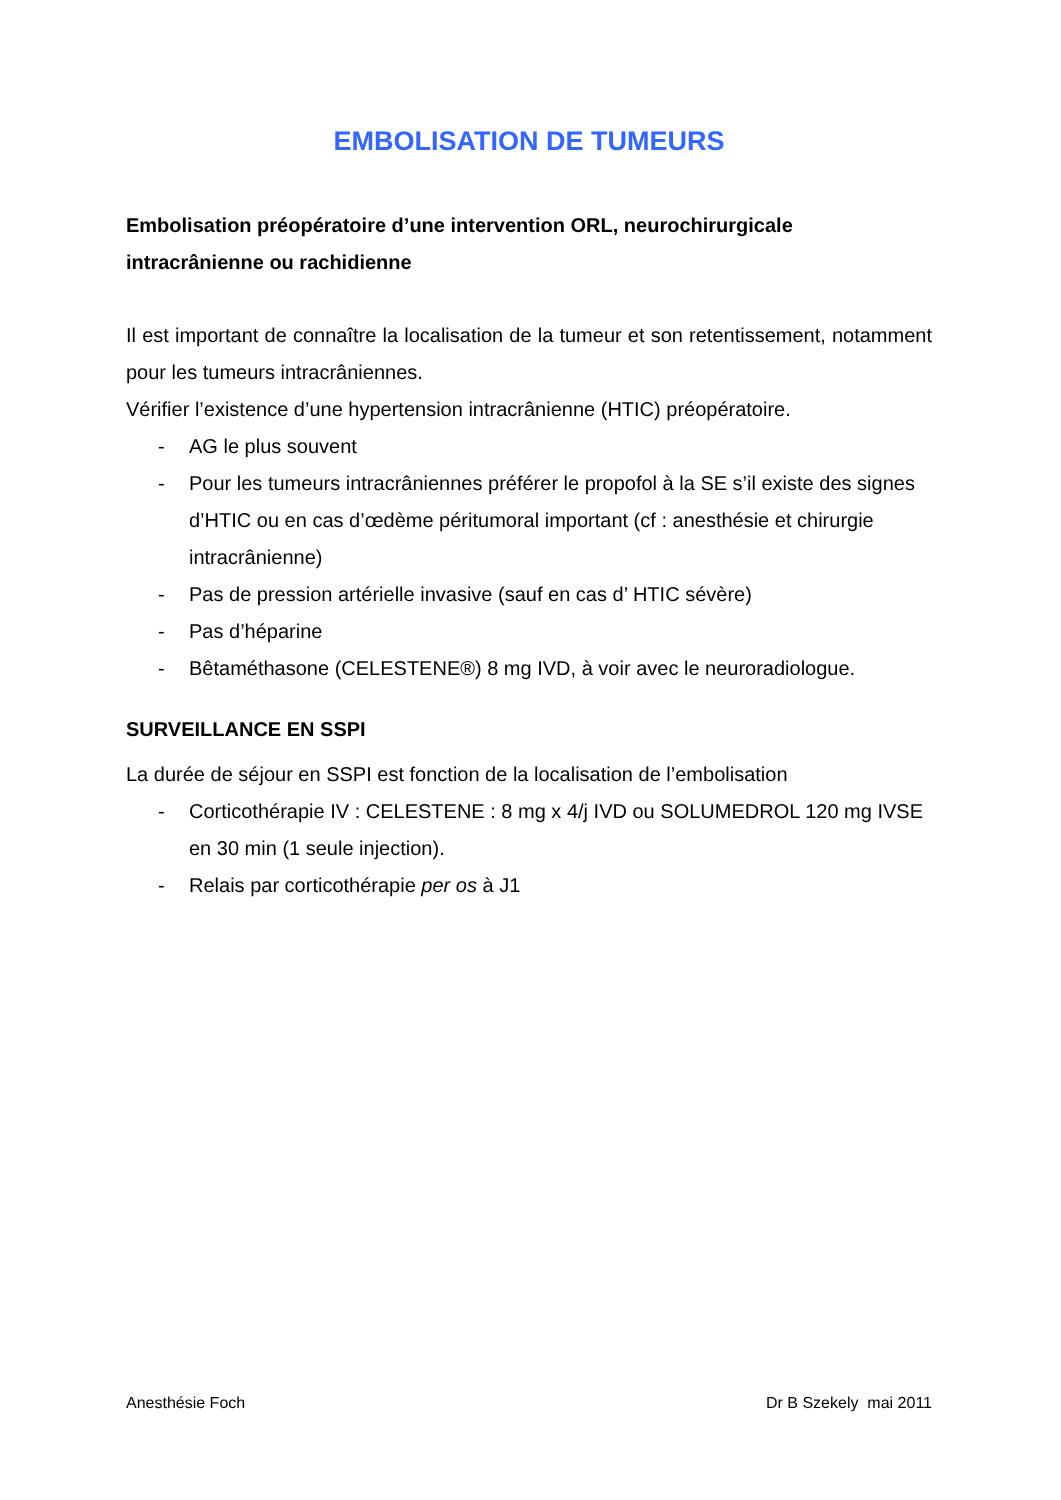EMBOLISATION DE TUMEURS
Embolisation préopératoire d’une intervention ORL, neurochirurgicale intracrânienne ou rachidienne
Il est important de connaître la localisation de la tumeur et son retentissement, notamment pour les tumeurs intracrâniennes.
Vérifier l’existence d’une hypertension intracrânienne (HTIC) préopératoire.
- AG le plus souvent
- Pour les tumeurs intracrâniennes préférer le propofol à la SE s’il existe des signes d’HTIC ou en cas d’œdème péritumoral important (cf : anesthésie et chirurgie intracrânienne)
- Pas de pression artérielle invasive (sauf en cas d’ HTIC sévère)
- Pas d’héparine
- Bêtaméthasone (CELESTENE®) 8 mg IVD, à voir avec le neuroradiologue.
SURVEILLANCE EN SSPI
La durée de séjour en SSPI est fonction de la localisation de l’embolisation
- Corticothérapie IV : CELESTENE : 8 mg x 4/j IVD ou SOLUMEDROL 120 mg IVSE en 30 min (1 seule injection).
- Relais par corticothérapie per os à J1
Anesthésie Foch Dr B Szekely mai 2011